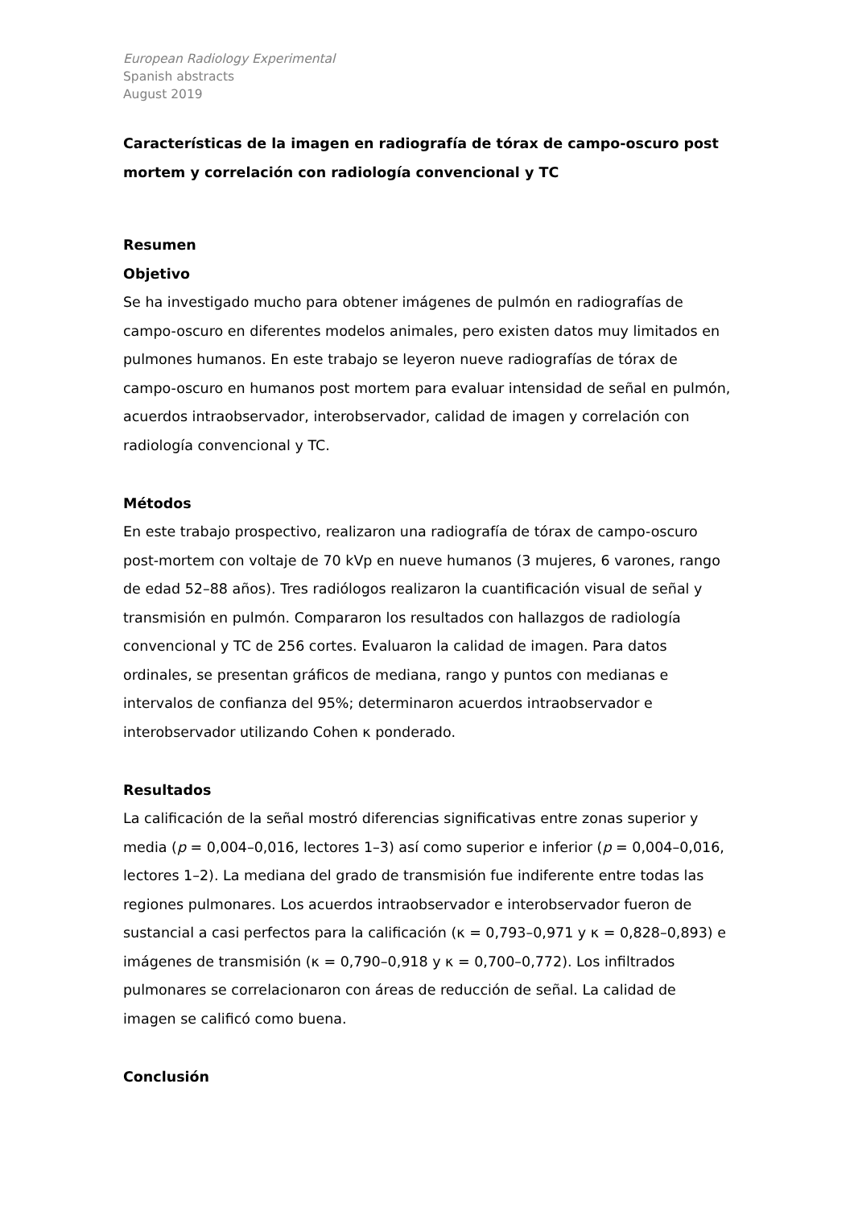European Radiology Experimental
Spanish abstracts
August 2019
Características de la imagen en radiografía de tórax de campo-oscuro post mortem y correlación con radiología convencional y TC
Resumen
Objetivo
Se ha investigado mucho para obtener imágenes de pulmón en radiografías de campo-oscuro en diferentes modelos animales, pero existen datos muy limitados en pulmones humanos. En este trabajo se leyeron nueve radiografías de tórax de campo-oscuro en humanos post mortem para evaluar intensidad de señal en pulmón, acuerdos intraobservador, interobservador, calidad de imagen y correlación con radiología convencional y TC.
Métodos
En este trabajo prospectivo, realizaron una radiografía de tórax de campo-oscuro post-mortem con voltaje de 70 kVp en nueve humanos (3 mujeres, 6 varones, rango de edad 52–88 años). Tres radiólogos realizaron la cuantificación visual de señal y transmisión en pulmón. Compararon los resultados con hallazgos de radiología convencional y TC de 256 cortes. Evaluaron la calidad de imagen. Para datos ordinales, se presentan gráficos de mediana, rango y puntos con medianas e intervalos de confianza del 95%; determinaron acuerdos intraobservador e interobservador utilizando Cohen κ ponderado.
Resultados
La calificación de la señal mostró diferencias significativas entre zonas superior y media (p = 0,004–0,016, lectores 1–3) así como superior e inferior (p = 0,004–0,016, lectores 1–2). La mediana del grado de transmisión fue indiferente entre todas las regiones pulmonares. Los acuerdos intraobservador e interobservador fueron de sustancial a casi perfectos para la calificación (κ = 0,793–0,971 y κ = 0,828–0,893) e imágenes de transmisión (κ = 0,790–0,918 y κ = 0,700–0,772). Los infiltrados pulmonares se correlacionaron con áreas de reducción de señal. La calidad de imagen se calificó como buena.
Conclusión